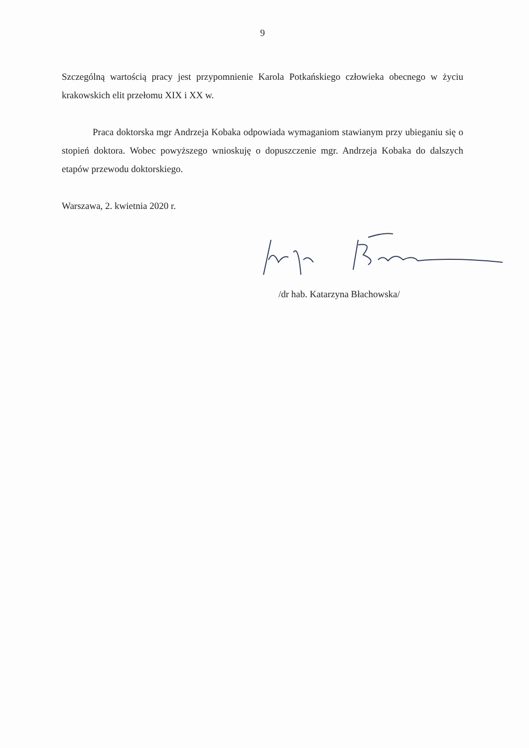9
Szczególną wartością pracy jest przypomnienie Karola Potkańskiego człowieka obecnego w życiu krakowskich elit przełomu XIX i XX w.
Praca doktorska mgr Andrzeja Kobaka odpowiada wymaganiom stawianym przy ubieganiu się o stopień doktora. Wobec powyższego wnioskuję o dopuszczenie mgr. Andrzeja Kobaka do dalszych etapów przewodu doktorskiego.
Warszawa, 2. kwietnia 2020 r.
/dr hab. Katarzyna Błachowska/